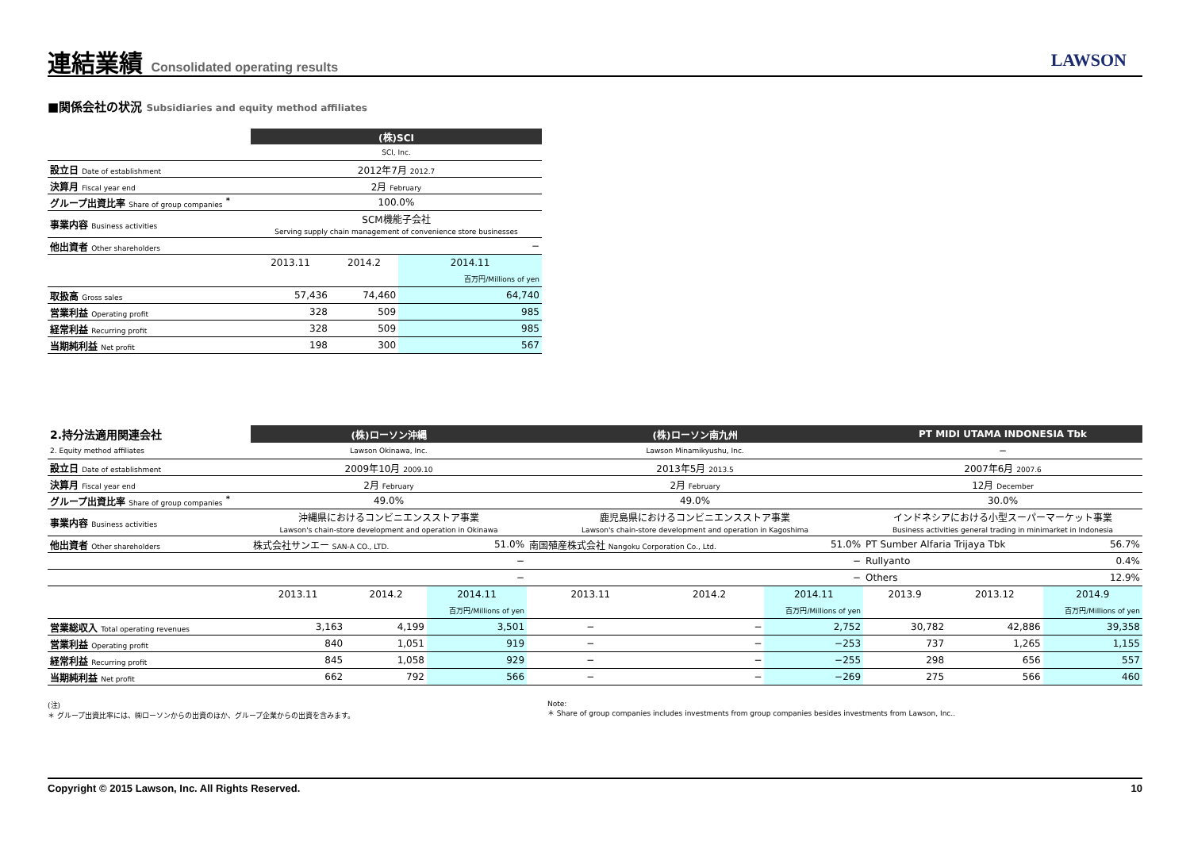連結業績 Consolidated operating results
LAWSON
■関係会社の状況 Subsidiaries and equity method affiliates
| | (株)SCI | | |
| | SCI, Inc. | | |
| 設立日 Date of establishment | 2012年7月 2012.7 | | |
| 決算月 Fiscal year end | 2月 February | | |
| グループ出資比率 Share of group companies <sup>*</sup> | 100.0% | | |
| 事業内容 Business activities | SCM機能子会社 Serving supply chain management of convenience store businesses | | |
| 他出資者 Other shareholders | − | | |
| | 2013.11 | 2014.2 | 2014.11 |
| | | | 百万円/Millions of yen |
| 取扱高 Gross sales | 57,436 | 74,460 | 64,740 |
| 営業利益 Operating profit | 328 | 509 | 985 |
| 経常利益 Recurring profit | 328 | 509 | 985 |
| 当期純利益 Net profit | 198 | 300 | 567 |
| 2.持分法適用関連会社 | (株)ローソン沖縄 | | | (株)ローソン南九州 | | | PT MIDI UTAMA INDONESIA Tbk | | |
| 2. Equity method affiliates | Lawson Okinawa, Inc. | | | Lawson Minamikyushu, Inc. | | | − | | |
| 設立日 Date of establishment | 2009年10月 2009.10 | | | 2013年5月 2013.5 | | | 2007年6月 2007.6 | | |
| 決算月 Fiscal year end | 2月 February | | | 2月 February | | | 12月 December | | |
| グループ出資比率 Share of group companies <sup>*</sup> | 49.0% | | | 49.0% | | | 30.0% | | |
| 事業内容 Business activities | 沖縄県におけるコンビニエンスストア事業 Lawson's chain-store development and operation in Okinawa | | | 鹿児島県におけるコンビニエンスストア事業 Lawson's chain-store development and operation in Kagoshima | | | インドネシアにおける小型スーパーマーケット事業 Business activities general trading in minimarket in Indonesia | | |
| 他出資者 Other shareholders | 株式会社サンエー SAN-A CO., LTD. | | 51.0% | 南国殖産株式会社 Nangoku Corporation Co., Ltd. | | 51.0% | PT Sumber Alfaria Trijaya Tbk | | 56.7% |
| | − | | | − | | | Rullyanto | | 0.4% |
| | − | | | − | | | Others | | 12.9% |
| | 2013.11 | 2014.2 | 2014.11 | 2013.11 | 2014.2 | 2014.11 | 2013.9 | 2013.12 | 2014.9 |
| | | | 百万円/Millions of yen | | | 百万円/Millions of yen | | | 百万円/Millions of yen |
| 営業総収入 Total operating revenues | 3,163 | 4,199 | 3,501 | − | − | 2,752 | 30,782 | 42,886 | 39,358 |
| 営業利益 Operating profit | 840 | 1,051 | 919 | − | − | −253 | 737 | 1,265 | 1,155 |
| 経常利益 Recurring profit | 845 | 1,058 | 929 | − | − | −255 | 298 | 656 | 557 |
| 当期純利益 Net profit | 662 | 792 | 566 | − | − | −269 | 275 | 566 | 460 |
(注)
＊ グループ出資比率には、㈱ローソンからの出資のほか、グループ企業からの出資を含みます。
Note:
＊ Share of group companies includes investments from group companies besides investments from Lawson, Inc..
Copyright © 2015 Lawson, Inc. All Rights Reserved. 10